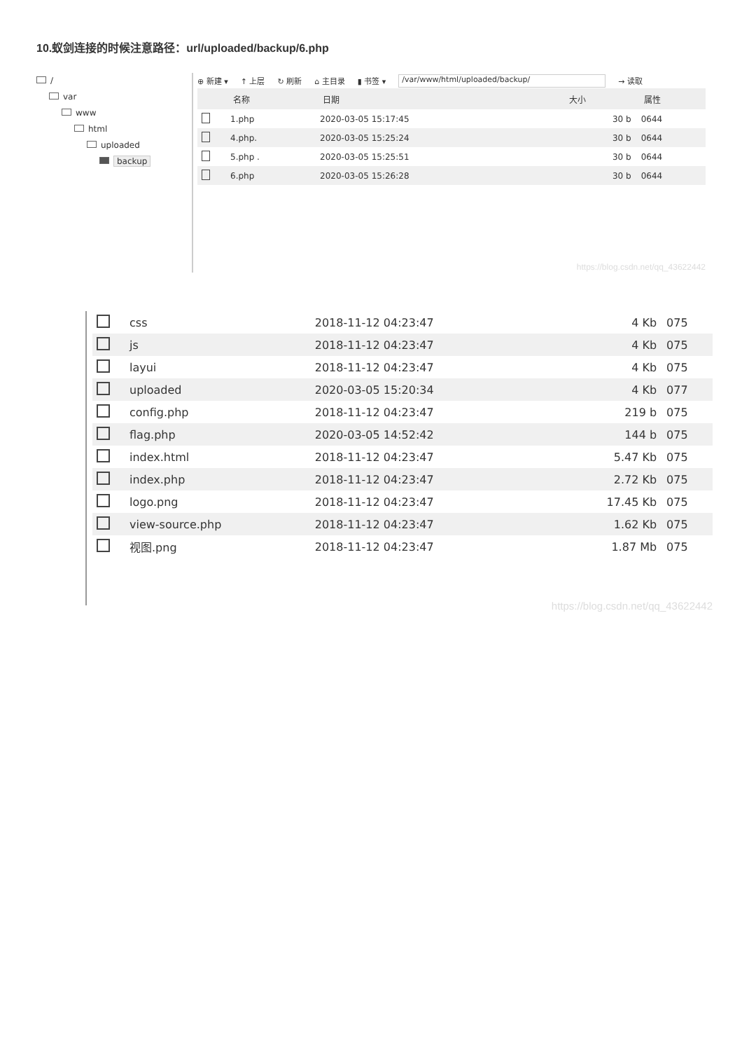10.蚁剑连接的时候注意路径：url/uploaded/backup/6.php
/
var
www
html
uploaded
backup
⊕ 新建 ▾ ↑ 上层 ↻ 刷新 ⌂ 主目录 ▮ 书签 ▾ /var/www/html/uploaded/backup/ → 读取
| | 名称 | 日期 | 大小 | 属性 |
| --- | --- | --- | --- | --- |
| | 1.php | 2020-03-05 15:17:45 | 30 b | 0644 |
| | 4.php. | 2020-03-05 15:25:24 | 30 b | 0644 |
| | 5.php . | 2020-03-05 15:25:51 | 30 b | 0644 |
| | 6.php | 2020-03-05 15:26:28 | 30 b | 0644 |
https://blog.csdn.net/qq_43622442
| | css | 2018-11-12 04:23:47 | 4 Kb | 075 |
| | js | 2018-11-12 04:23:47 | 4 Kb | 075 |
| | layui | 2018-11-12 04:23:47 | 4 Kb | 075 |
| | uploaded | 2020-03-05 15:20:34 | 4 Kb | 077 |
| | config.php | 2018-11-12 04:23:47 | 219 b | 075 |
| | flag.php | 2020-03-05 14:52:42 | 144 b | 075 |
| | index.html | 2018-11-12 04:23:47 | 5.47 Kb | 075 |
| | index.php | 2018-11-12 04:23:47 | 2.72 Kb | 075 |
| | logo.png | 2018-11-12 04:23:47 | 17.45 Kb | 075 |
| | view-source.php | 2018-11-12 04:23:47 | 1.62 Kb | 075 |
| | 视图.png | 2018-11-12 04:23:47 | 1.87 Mb | 075 |
https://blog.csdn.net/qq_43622442